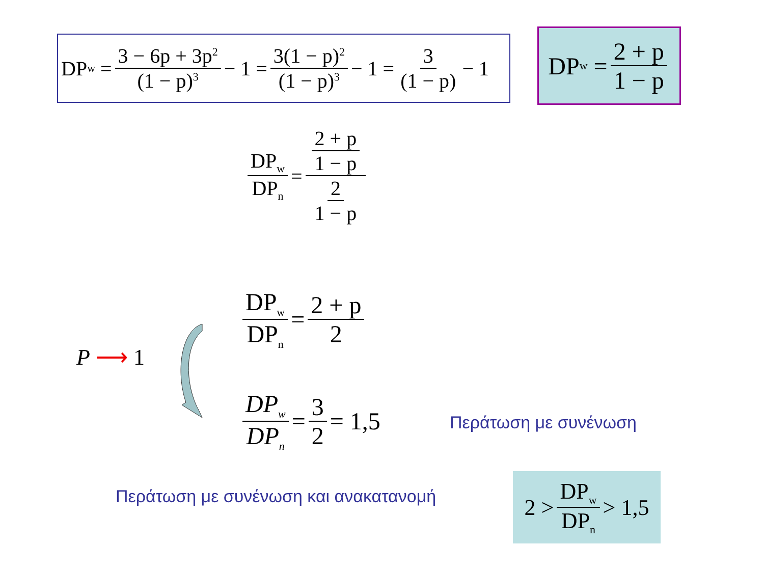DP<sub>w</sub> = 3 − 6p + 3p<sup>2</sup> (1 − p)<sup>3</sup> − 1 = 3(1 − p)<sup>2</sup> (1 − p)<sup>3</sup> − 1 = 3 (1 − p) − 1
DP<sub>w</sub> = 2 + p 1 − p
DP<sub>w</sub> DP<sub>n</sub> = 2 + p 1 − p 2 1 − p
DP<sub>w</sub> DP<sub>n</sub> = 2 + p 2
P ⟶ 1
DP<sub>w</sub> DP<sub>n</sub> = 3 2 = 1,5
Περάτωση με συνένωση
Περάτωση με συνένωση και ανακατανομή
2 > DP<sub>w</sub> DP<sub>n</sub> > 1,5